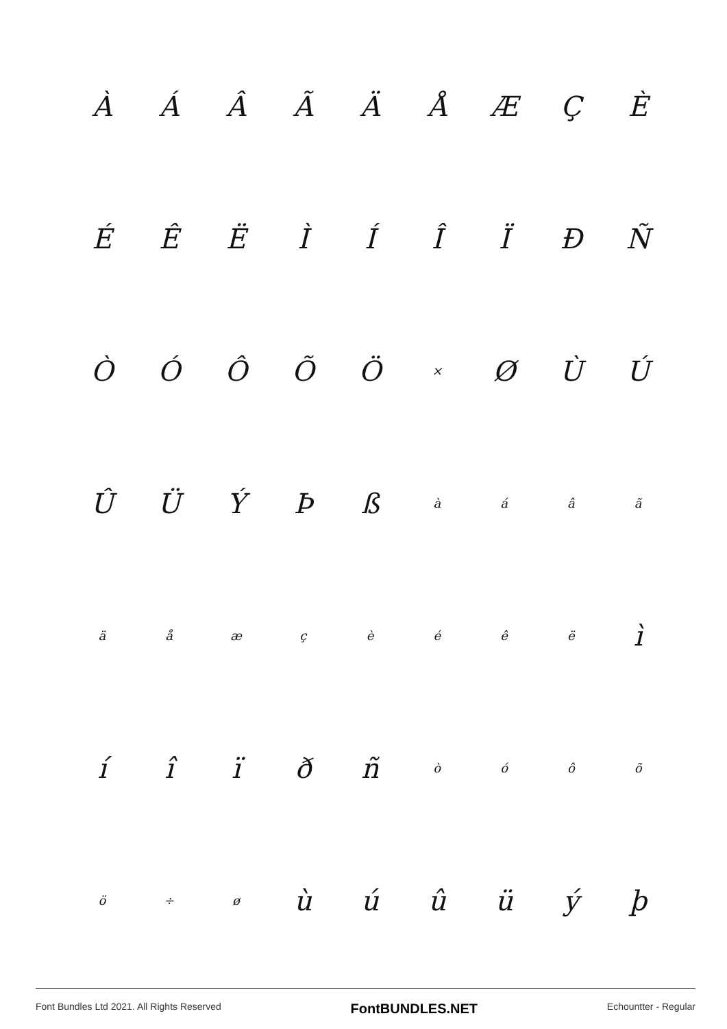À
Á
Â
Ã
Ä
Å
Æ
Ç
È
É
Ê
Ë
Ì
Í
Î
Ï
Ð
Ñ
Ò
Ó
Ô
Õ
Ö
×
Ø
Ù
Ú
Û
Ü
Ý
Þ
ß
à
á
â
ã
ä
å
æ
ç
è
é
ê
ë
ì
í
î
ï
ð
ñ
ò
ó
ô
õ
ö
÷
ø
ù
ú
û
ü
ý
þ
Font Bundles Ltd 2021. All Rights Reserved FontBUNDLES.NET Echountter - Regular